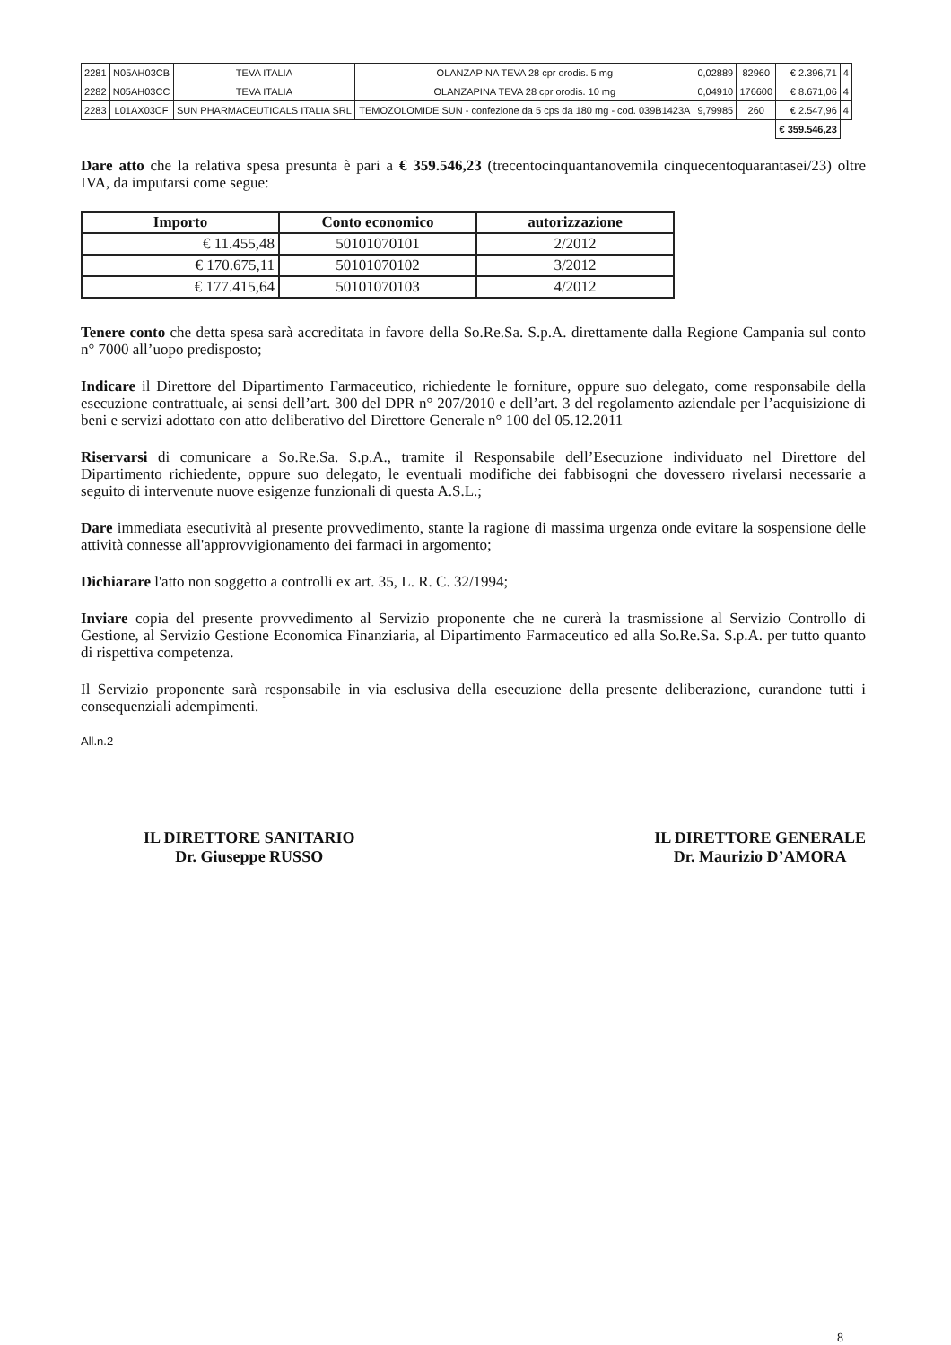| 2281 | N05AH03CB | TEVA ITALIA | OLANZAPINA TEVA 28 cpr orodis. 5 mg | 0,02889 | 82960 | € 2.396,71 | 4 |
| 2282 | N05AH03CC | TEVA ITALIA | OLANZAPINA TEVA 28 cpr orodis. 10 mg | 0,04910 | 176600 | € 8.671,06 | 4 |
| 2283 | L01AX03CF | SUN PHARMACEUTICALS ITALIA SRL | TEMOZOLOMIDE SUN - confezione da 5 cps da 180 mg - cod. 039B1423A | 9,79985 | 260 | € 2.547,96 | 4 |
| | | | | | | € 359.546,23 | |
Dare atto che la relativa spesa presunta è pari a € 359.546,23 (trecentocinquantanovemila cinquecentoquarantasei/23) oltre IVA, da imputarsi come segue:
| Importo | Conto economico | autorizzazione |
| --- | --- | --- |
| € 11.455,48 | 50101070101 | 2/2012 |
| € 170.675,11 | 50101070102 | 3/2012 |
| € 177.415,64 | 50101070103 | 4/2012 |
Tenere conto che detta spesa sarà accreditata in favore della So.Re.Sa. S.p.A. direttamente dalla Regione Campania sul conto n° 7000 all’uopo predisposto;
Indicare il Direttore del Dipartimento Farmaceutico, richiedente le forniture, oppure suo delegato, come responsabile della esecuzione contrattuale, ai sensi dell’art. 300 del DPR n° 207/2010 e dell’art. 3 del regolamento aziendale per l’acquisizione di beni e servizi adottato con atto deliberativo del Direttore Generale n° 100 del 05.12.2011
Riservarsi di comunicare a So.Re.Sa. S.p.A., tramite il Responsabile dell’Esecuzione individuato nel Direttore del Dipartimento richiedente, oppure suo delegato, le eventuali modifiche dei fabbisogni che dovessero rivelarsi necessarie a seguito di intervenute nuove esigenze funzionali di questa A.S.L.;
Dare immediata esecutività al presente provvedimento, stante la ragione di massima urgenza onde evitare la sospensione delle attività connesse all'approvvigionamento dei farmaci in argomento;
Dichiarare l'atto non soggetto a controlli ex art. 35, L. R. C. 32/1994;
Inviare copia del presente provvedimento al Servizio proponente che ne curerà la trasmissione al Servizio Controllo di Gestione, al Servizio Gestione Economica Finanziaria, al Dipartimento Farmaceutico ed alla So.Re.Sa. S.p.A. per tutto quanto di rispettiva competenza.
Il Servizio proponente sarà responsabile in via esclusiva della esecuzione della presente deliberazione, curandone tutti i consequenziali adempimenti.
All.n.2
IL DIRETTORE SANITARIO
Dr. Giuseppe RUSSO
IL DIRETTORE GENERALE
Dr. Maurizio D’AMORA
8